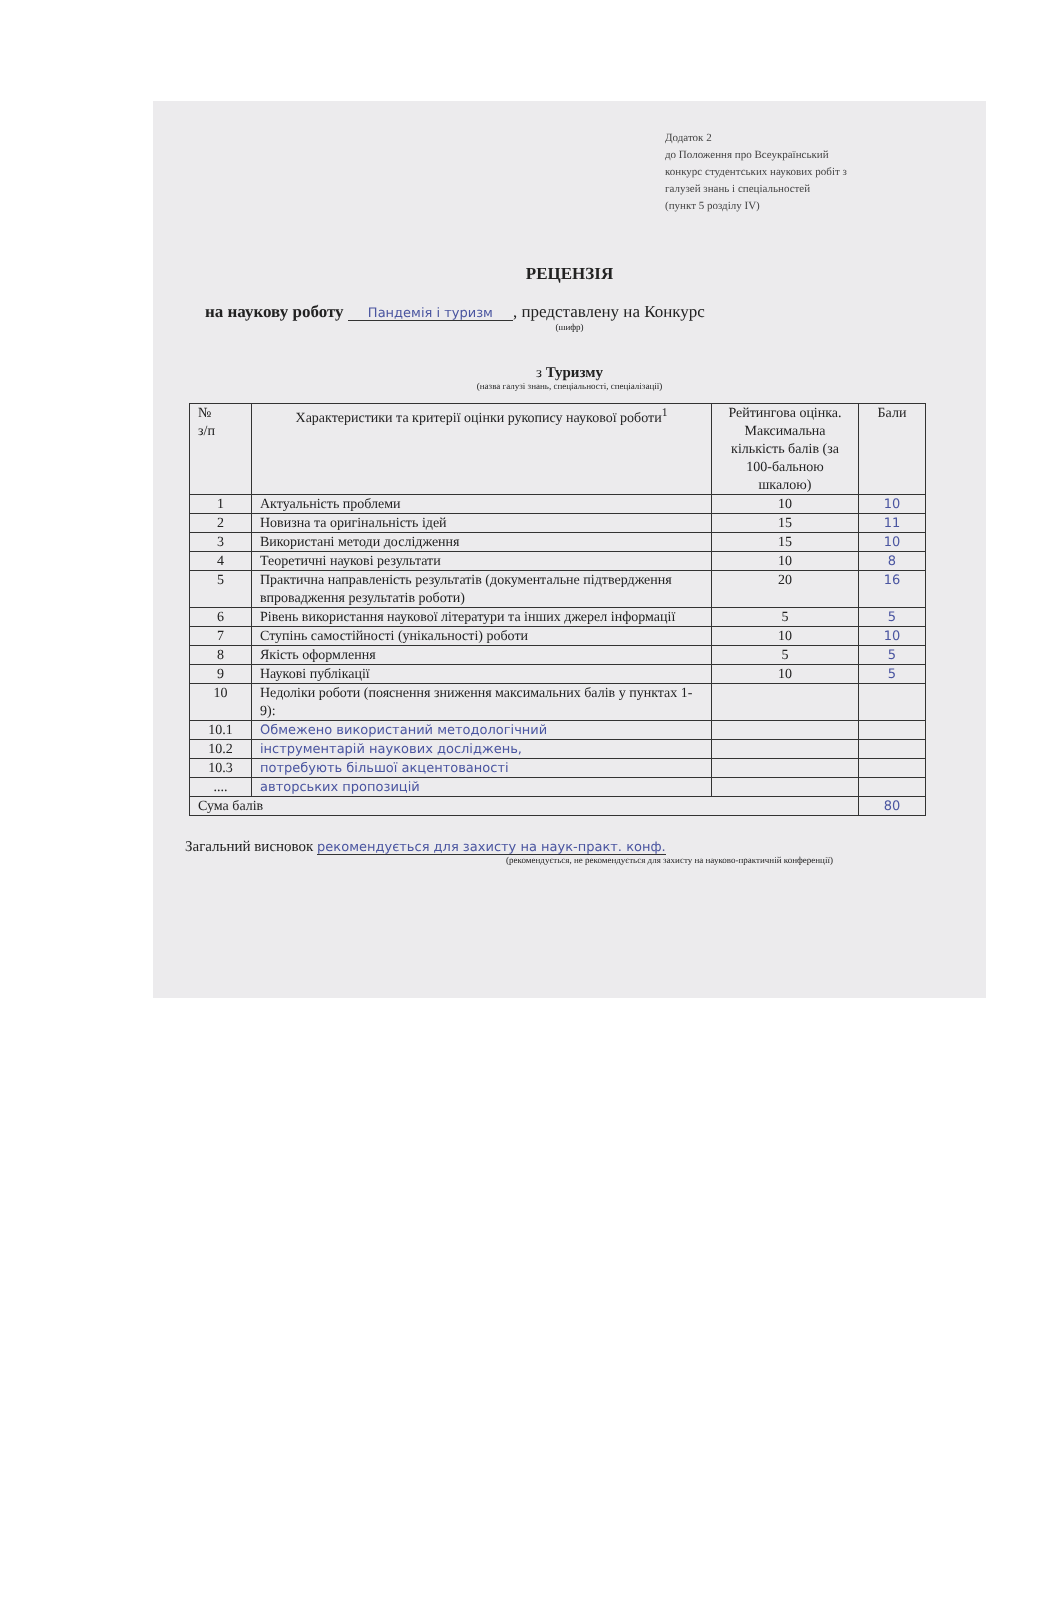Додаток 2
до Положення про Всеукраїнський
конкурс студентських наукових робіт з
галузей знань і спеціальностей
(пункт 5 розділу IV)
РЕЦЕНЗІЯ
на наукову роботу Пандемія і туризм, представлену на Конкурс
(шифр)
з Туризму
(назва галузі знань, спеціальності, спеціалізації)
| № з/п | Характеристики та критерії оцінки рукопису наукової роботи<sup>1</sup> | Рейтингова оцінка. Максимальна кількість балів (за 100-бальною шкалою) | Бали |
| 1 | Актуальність проблеми | 10 | 10 |
| 2 | Новизна та оригінальність ідей | 15 | 11 |
| 3 | Використані методи дослідження | 15 | 10 |
| 4 | Теоретичні наукові результати | 10 | 8 |
| 5 | Практична направленість результатів (документальне підтвердження впровадження результатів роботи) | 20 | 16 |
| 6 | Рівень використання наукової літератури та інших джерел інформації | 5 | 5 |
| 7 | Ступінь самостійності (унікальності) роботи | 10 | 10 |
| 8 | Якість оформлення | 5 | 5 |
| 9 | Наукові публікації | 10 | 5 |
| 10 | Недоліки роботи (пояснення зниження максимальних балів у пунктах 1-9): | | |
| 10.1 | Обмежено використаний методологічний | | |
| 10.2 | інструментарій наукових досліджень, | | |
| 10.3 | потребують більшої акцентованості | | |
| .... | авторських пропозицій | | |
| Сума балів | | | 80 |
Загальний висновок рекомендується для захисту на наук-практ. конф.
(рекомендується, не рекомендується для захисту на науково-практичній конференції)